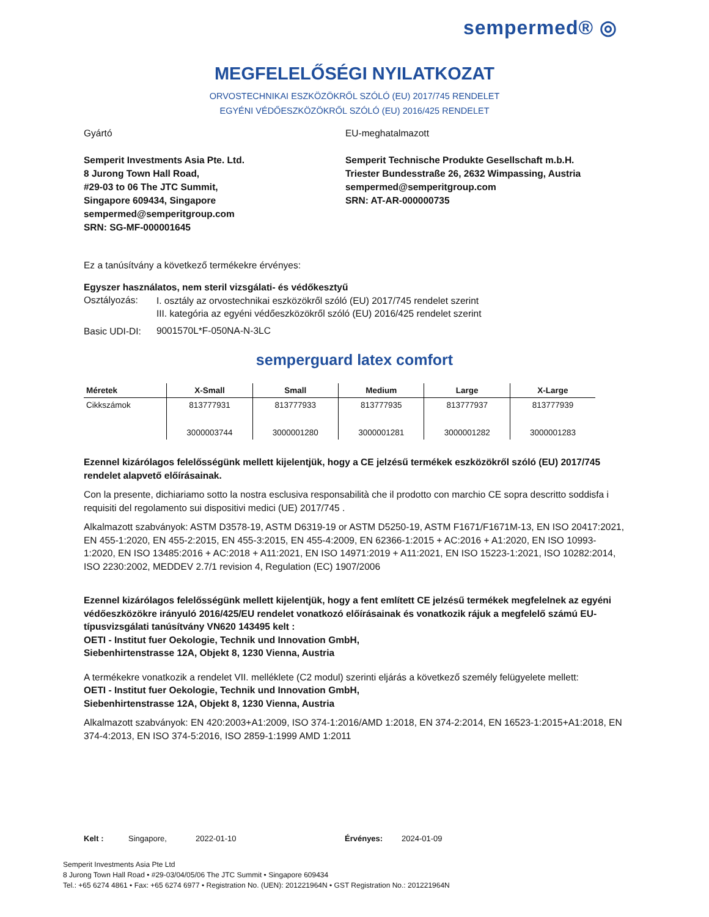sempermed® ◎
MEGFELELŐSÉGI NYILATKOZAT
ORVOSTECHNIKAI ESZKÖZÖKRŐL SZÓLÓ (EU) 2017/745 RENDELET
EGYÉNI VÉDŐESZKÖZÖKRŐL SZÓLÓ (EU) 2016/425 RENDELET
Gyártó
Semperit Investments Asia Pte. Ltd.
8 Jurong Town Hall Road,
#29-03 to 06 The JTC Summit,
Singapore 609434, Singapore
sempermed@semperitgroup.com
SRN: SG-MF-000001645
EU-meghatalmazott
Semperit Technische Produkte Gesellschaft m.b.H.
Triester Bundesstraße 26, 2632 Wimpassing, Austria
sempermed@semperitgroup.com
SRN: AT-AR-000000735
Ez a tanúsítvány a következő termékekre érvényes:
Egyszer használatos, nem steril vizsgálati- és védőkesztyű
| Osztályozás: | I. osztály az orvostechnikai eszközökről szóló (EU) 2017/745 rendelet szerint III. kategória az egyéni védőeszközökről szóló (EU) 2016/425 rendelet szerint |
| Basic UDI-DI: | 9001570L*F-050NA-N-3LC |
semperguard latex comfort
| Méretek | X-Small | Small | Medium | Large | X-Large |
| --- | --- | --- | --- | --- | --- |
| Cikkszámok | 813777931 3000003744 | 813777933 3000001280 | 813777935 3000001281 | 813777937 3000001282 | 813777939 3000001283 |
Ezennel kizárólagos felelősségünk mellett kijelentjük, hogy a CE jelzésű termékek eszközökről szóló (EU) 2017/745 rendelet alapvető előírásainak.
Con la presente, dichiariamo sotto la nostra esclusiva responsabilità che il prodotto con marchio CE sopra descritto soddisfa i requisiti del regolamento sui dispositivi medici (UE) 2017/745 .
Alkalmazott szabványok: ASTM D3578-19, ASTM D6319-19 or ASTM D5250-19, ASTM F1671/F1671M-13, EN ISO 20417:2021, EN 455-1:2020, EN 455-2:2015, EN 455-3:2015, EN 455-4:2009, EN 62366-1:2015 + AC:2016 + A1:2020, EN ISO 10993-1:2020, EN ISO 13485:2016 + AC:2018 + A11:2021, EN ISO 14971:2019 + A11:2021, EN ISO 15223-1:2021, ISO 10282:2014, ISO 2230:2002, MEDDEV 2.7/1 revision 4, Regulation (EC) 1907/2006
Ezennel kizárólagos felelősségünk mellett kijelentjük, hogy a fent említett CE jelzésű termékek megfelelnek az egyéni védőeszközökre irányuló 2016/425/EU rendelet vonatkozó előírásainak és vonatkozik rájuk a megfelelő számú EU-típusvizsgálati tanúsítvány VN620 143495 kelt :
OETI - Institut fuer Oekologie, Technik und Innovation GmbH,
Siebenhirtenstrasse 12A, Objekt 8, 1230 Vienna, Austria
A termékekre vonatkozik a rendelet VII. melléklete (C2 modul) szerinti eljárás a következő személy felügyelete mellett:
OETI - Institut fuer Oekologie, Technik und Innovation GmbH,
Siebenhirtenstrasse 12A, Objekt 8, 1230 Vienna, Austria
Alkalmazott szabványok: EN 420:2003+A1:2009, ISO 374-1:2016/AMD 1:2018, EN 374-2:2014, EN 16523-1:2015+A1:2018, EN 374-4:2013, EN ISO 374-5:2016, ISO 2859-1:1999 AMD 1:2011
Kelt : Singapore, 2022-01-10 Érvényes: 2024-01-09
Semperit Investments Asia Pte Ltd
8 Jurong Town Hall Road • #29-03/04/05/06 The JTC Summit • Singapore 609434
Tel.: +65 6274 4861 • Fax: +65 6274 6977 • Registration No. (UEN): 201221964N • GST Registration No.: 201221964N